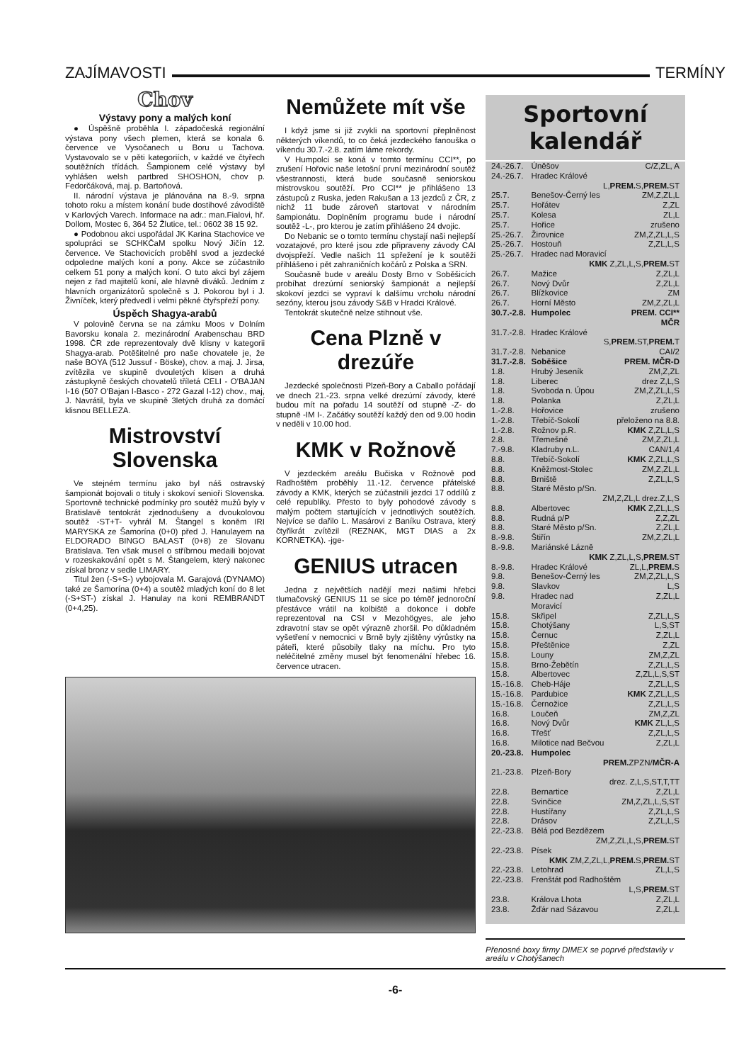ZAJÍMAVOSTI TERMÍNY
Chov
Výstavy pony a malých koní
● Úspěšně proběhla I. západočeská regionální výstava pony všech plemen, která se konala 6. července ve Vysočanech u Boru u Tachova. Vystavovalo se v pěti kategoriích, v každé ve čtyřech soutěžních třídách. Šampionem celé výstavy byl vyhlášen welsh partbred SHOSHON, chov p. Fedorčáková, maj. p. Bartoňová.
II. národní výstava je plánována na 8.-9. srpna tohoto roku a místem konání bude dostihové závodiště v Karlových Varech. Informace na adr.: man.Fialovi, hř. Dollom, Mostec 6, 364 52 Žlutice, tel.: 0602 38 15 92.
● Podobnou akci uspořádal JK Karina Stachovice ve spolupráci se SCHKČaM spolku Nový Jičín 12. července. Ve Stachovicích proběhl svod a jezdecké odpoledne malých koní a pony. Akce se zúčastnilo celkem 51 pony a malých koní. O tuto akci byl zájem nejen z řad majitelů koní, ale hlavně diváků. Jedním z hlavních organizátorů společně s J. Pokorou byl i J. Živníček, který předvedl i velmi pěkné čtyřspřeží pony.
Úspěch Shagya-arabů
V polovině června se na zámku Moos v Dolním Bavorsku konala 2. mezinárodní Arabenschau BRD 1998. ČR zde reprezentovaly dvě klisny v kategorii Shagya-arab. Potěšitelné pro naše chovatele je, že naše BOYA (512 Jussuf - Böske), chov. a maj. J. Jirsa, zvítězila ve skupině dvouletých klisen a druhá zástupkyně českých chovatelů tříletá CELI - O'BAJAN I-16 (507 O'Bajan I-Basco - 272 Gazal I-12) chov., maj, J. Navrátil, byla ve skupině 3letých druhá za domácí klisnou BELLEZA.
Mistrovství Slovenska
Ve stejném termínu jako byl náš ostravský šampionát bojovali o tituly i skokoví senioři Slovenska. Sportovně technické podmínky pro soutěž mužů byly v Bratislavě tentokrát zjednodušeny a dvoukolovou soutěž -ST+T- vyhrál M. Štangel s koněm IRI MARYSKA ze Šamorína (0+0) před J. Hanulayem na ELDORADO BINGO BALAST (0+8) ze Slovanu Bratislava. Ten však musel o stříbrnou medaili bojovat v rozeskakování opět s M. Štangelem, který nakonec získal bronz v sedle LIMARY.
Titul žen (-S+S-) vybojovala M. Garajová (DYNAMO) také ze Šamorína (0+4) a soutěž mladých koní do 8 let (-S+ST-) získal J. Hanulay na koni REMBRANDT (0+4,25).
Nemůžete mít vše
I když jsme si již zvykli na sportovní přeplněnost některých víkendů, to co čeká jezdeckého fanouška o víkendu 30.7.-2.8. zatím láme rekordy.
V Humpolci se koná v tomto termínu CCI**, po zrušení Hořovic naše letošní první mezinárodní soutěž všestrannosti, která bude současně seniorskou mistrovskou soutěží. Pro CCI** je přihlášeno 13 zástupců z Ruska, jeden Rakušan a 13 jezdců z ČR, z nichž 11 bude zároveň startovat v národním šampionátu. Doplněním programu bude i národní soutěž -L-, pro kterou je zatím přihlášeno 24 dvojic.
Do Nebanic se o tomto termínu chystají naši nejlepší vozatajové, pro které jsou zde připraveny závody CAI dvojspřeží. Vedle našich 11 spřežení je k soutěži přihlášeno i pět zahraničních kočárů z Polska a SRN.
Současně bude v areálu Dosty Brno v Soběšicích probíhat drezúrní seniorský šampionát a nejlepší skokoví jezdci se vypraví k dalšímu vrcholu národní sezóny, kterou jsou závody S&B v Hradci Králové.
Tentokrát skutečně nelze stihnout vše.
Cena Plzně v drezúře
Jezdecké společnosti Plzeň-Bory a Caballo pořádají ve dnech 21.-23. srpna velké drezúrní závody, které budou mít na pořadu 14 soutěží od stupně -Z- do stupně -IM I-. Začátky soutěží každý den od 9.00 hodin v neděli v 10.00 hod.
KMK v Rožnově
V jezdeckém areálu Bučiska v Rožnově pod Radhoštěm proběhly 11.-12. července přátelské závody a KMK, kterých se zúčastnili jezdci 17 oddílů z celé republiky. Přesto to byly pohodové závody s malým počtem startujících v jednotlivých soutěžích. Nejvíce se dařilo L. Masárovi z Baníku Ostrava, který čtyřikrát zvítězil (REZNAK, MGT DIAS a 2x KORNETKA). -jge-
GENIUS utracen
Jedna z největších nadějí mezi našimi hřebci tlumačovský GENIUS 11 se sice po téměř jednoroční přestávce vrátil na kolbiště a dokonce i dobře reprezentoval na CSI v Mezohögyes, ale jeho zdravotní stav se opět výrazně zhoršil. Po důkladném vyšetření v nemocnici v Brně byly zjištěny výrůstky na páteři, které působily tlaky na míchu. Pro tyto neléčitelné změny musel být fenomenální hřebec 16. července utracen.
Sportovní kalendář
| 24.-26.7. | Úněšov | C/Z,ZL, A |
| 24.-26.7. | Hradec Králové | |
| L, PREM. S, PREM. ST | | |
| 25.7. | Benešov-Černý les | ZM,Z,ZL,L |
| 25.7. | Hořátev | Z,ZL |
| 25.7. | Kolesa | ZL,L |
| 25.7. | Hořice | zrušeno |
| 25.-26.7. | Žirovnice | ZM,Z,ZL,L,S |
| 25.-26.7. | Hostouň | Z,ZL,L,S |
| 25.-26.7. | Hradec nad Moravicí | |
| KMK Z,ZL,L,S, PREM. ST | | |
| 26.7. | Mažice | Z,ZL,L |
| 26.7. | Nový Dvůr | Z,ZL,L |
| 26.7. | Blížkovice | ZM |
| 26.7. | Horní Město | ZM,Z,ZL,L |
| 30.7.-2.8. | Humpolec | PREM. CCI** MČR |
| 31.7.-2.8. | Hradec Králové | |
| S, PREM. ST, PREM. T | | |
| 31.7.-2.8. | Nebanice | CAI/2 |
| 31.7.-2.8. | Soběšice | PREM. MČR-D |
| 1.8. | Hrubý Jeseník | ZM,Z,ZL |
| 1.8. | Liberec | drez Z,L,S |
| 1.8. | Svoboda n. Úpou | ZM,Z,ZL,L,S |
| 1.8. | Polanka | Z,ZL,L |
| 1.-2.8. | Hořovice | zrušeno |
| 1.-2.8. | Třebíč-Sokolí | přeloženo na 8.8. |
| 1.-2.8. | Rožnov p.R. | KMK Z,ZL,L,S |
| 2.8. | Třemešné | ZM,Z,ZL,L |
| 7.-9.8. | Kladruby n.L. | CAN/1,4 |
| 8.8. | Třebíč-Sokolí | KMK Z,ZL,L,S |
| 8.8. | Kněžmost-Stolec | ZM,Z,ZL,L |
| 8.8. | Brniště | Z,ZL,L,S |
| 8.8. | Staré Město p/Sn. | |
| ZM,Z,ZL,L drez.Z,L,S | | |
| 8.8. | Albertovec | KMK Z,ZL,L,S |
| 8.8. | Rudná p/P | Z,Z,ZL |
| 8.8. | Staré Město p/Sn. | Z,ZL,L |
| 8.-9.8. | Štiřín | ZM,Z,ZL,L |
| 8.-9.8. | Mariánské Lázně | |
| KMK Z,ZL,L,S, PREM. ST | | |
| 8.-9.8. | Hradec Králové | ZL,L, PREM. S |
| 9.8. | Benešov-Černý les | ZM,Z,ZL,L,S |
| 9.8. | Slavkov | L,S |
| 9.8. | Hradec nad Moravicí | Z,ZL,L |
| 15.8. | Skřipel | Z,ZL,L,S |
| 15.8. | Chotýšany | L,S,ST |
| 15.8. | Černuc | Z,ZL,L |
| 15.8. | Přeštěnice | Z,ZL |
| 15.8. | Louny | ZM,Z,ZL |
| 15.8. | Brno-Žebětín | Z,ZL,L,S |
| 15.8. | Albertovec | Z,ZL,L,S,ST |
| 15.-16.8. | Cheb-Háje | Z,ZL,L,S |
| 15.-16.8. | Pardubice | KMK Z,ZL,L,S |
| 15.-16.8. | Černožice | Z,ZL,L,S |
| 16.8. | Loučeň | ZM,Z,ZL |
| 16.8. | Nový Dvůr | KMK ZL,L,S |
| 16.8. | Třešť | Z,ZL,L,S |
| 16.8. | Milotice nad Bečvou | Z,ZL,L |
| 20.-23.8. | Humpolec | |
| PREM. ZPZN/ MČR-A | | |
| 21.-23.8. | Plzeň-Bory | |
| drez. Z,L,S,ST,T,TT | | |
| 22.8. | Bernartice | Z,ZL,L |
| 22.8. | Svinčice | ZM,Z,ZL,L,S,ST |
| 22.8. | Hustířany | Z,ZL,L,S |
| 22.8. | Drásov | Z,ZL,L,S |
| 22.-23.8. | Bělá pod Bezdězem | |
| ZM,Z,ZL,L,S, PREM. ST | | |
| 22.-23.8. | Písek | |
| KMK ZM,Z,ZL,L, PREM. S, PREM. ST | | |
| 22.-23.8. | Letohrad | ZL,L,S |
| 22.-23.8. | Frenštát pod Radhoštěm | |
| L,S, PREM. ST | | |
| 23.8. | Králova Lhota | Z,ZL,L |
| 23.8. | Žďár nad Sázavou | Z,ZL,L |
Přenosné boxy firmy DIMEX se poprvé představily v areálu v Chotýšanech
-6-